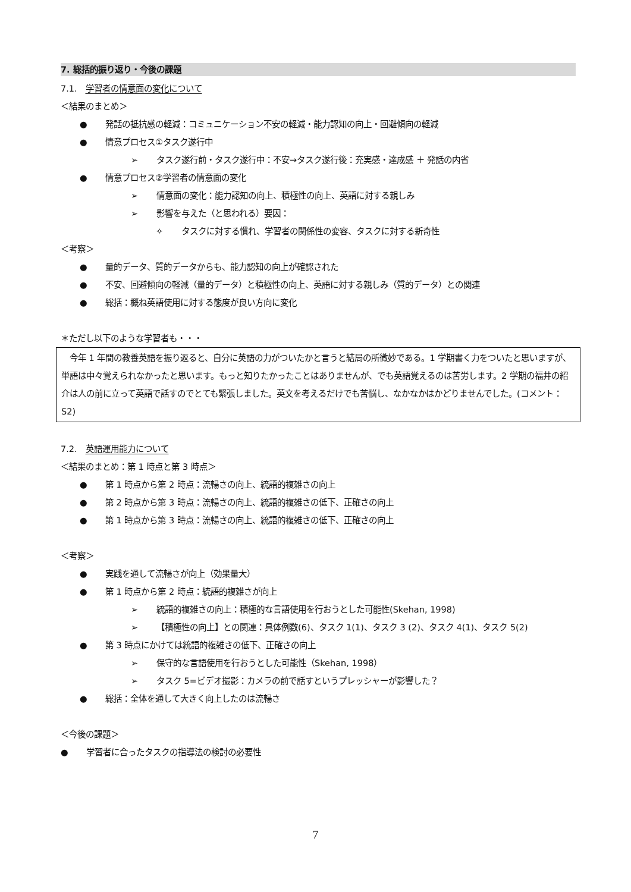7. 総括的振り返り・今後の課題
7.1. 学習者の情意面の変化について
＜結果のまとめ＞
● 発話の抵抗感の軽減：コミュニケーション不安の軽減・能力認知の向上・回避傾向の軽減
● 情意プロセス①タスク遂行中
➢ タスク遂行前・タスク遂行中：不安→タスク遂行後：充実感・達成感 ＋ 発話の内省
● 情意プロセス②学習者の情意面の変化
➢ 情意面の変化：能力認知の向上、積極性の向上、英語に対する親しみ
➢ 影響を与えた（と思われる）要因：
✧ タスクに対する慣れ、学習者の関係性の変容、タスクに対する新奇性
＜考察＞
● 量的データ、質的データからも、能力認知の向上が確認された
● 不安、回避傾向の軽減（量的データ）と積極性の向上、英語に対する親しみ（質的データ）との関連
● 総括：概ね英語使用に対する態度が良い方向に変化
＊ただし以下のような学習者も・・・
　今年 1 年間の教養英語を振り返ると、自分に英語の力がついたかと言うと結局の所微妙である。1 学期書く力をついたと思いますが、単語は中々覚えられなかったと思います。もっと知りたかったことはありませんが、でも英語覚えるのは苦労します。2 学期の福井の紹介は人の前に立って英語で話すのでとても緊張しました。英文を考えるだけでも苦悩し、なかなかはかどりませんでした。(コメント：S2)
7.2. 英語運用能力について
＜結果のまとめ：第 1 時点と第 3 時点＞
● 第 1 時点から第 2 時点：流暢さの向上、統語的複雑さの向上
● 第 2 時点から第 3 時点：流暢さの向上、統語的複雑さの低下、正確さの向上
● 第 1 時点から第 3 時点：流暢さの向上、統語的複雑さの低下、正確さの向上
＜考察＞
● 実践を通して流暢さが向上（効果量大）
● 第 1 時点から第 2 時点：統語的複雑さが向上
➢ 統語的複雑さの向上：積極的な言語使用を行おうとした可能性(Skehan, 1998)
➢ 【積極性の向上】との関連：具体例数(6)、タスク 1(1)、タスク 3 (2)、タスク 4(1)、タスク 5(2)
● 第 3 時点にかけては統語的複雑さの低下、正確さの向上
➢ 保守的な言語使用を行おうとした可能性（Skehan, 1998）
➢ タスク 5=ビデオ撮影：カメラの前で話すというプレッシャーが影響した？
● 総括：全体を通して大きく向上したのは流暢さ
＜今後の課題＞
● 学習者に合ったタスクの指導法の検討の必要性
7